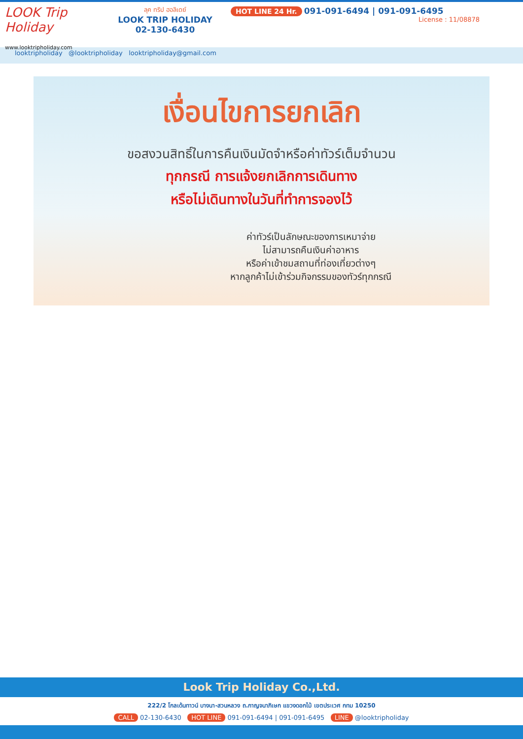LOOK Trip Holiday
www.looktripholiday.com
ลุค ทริป ฮอลิเดย์
LOOK TRIP HOLIDAY
02-130-6430
HOT LINE 24 Hr. 091-091-6494 | 091-091-6495
License : 11/08878
looktripholiday @looktripholiday looktripholiday@gmail.com
เงื่อนไขการยกเลิก
ขอสงวนสิทธิ์ในการคืนเงินมัดจำหรือค่าทัวร์เต็มจำนวน
ทุกกรณี การแจ้งยกเลิกการเดินทาง
หรือไม่เดินทางในวันที่ทำการจองไว้
ค่าทัวร์เป็นลักษณะของการเหมาจ่าย
ไม่สามารถคืนเงินค่าอาหาร
หรือค่าเข้าชมสถานที่ท่องเที่ยวต่างๆ
หากลูกค้าไม่เข้าร่วมกิจกรรมของทัวร์ทุกกรณี
Look Trip Holiday Co.,Ltd.
222/2 โกลเด้นทาวน์ บางนา-สวนหลวง ถ.กาญจนาภิเษก แขวงดอกไม้ เขตประเวศ กทม 10250
CALL 02-130-6430 HOT LINE 091-091-6494 | 091-091-6495 LINE @looktripholiday